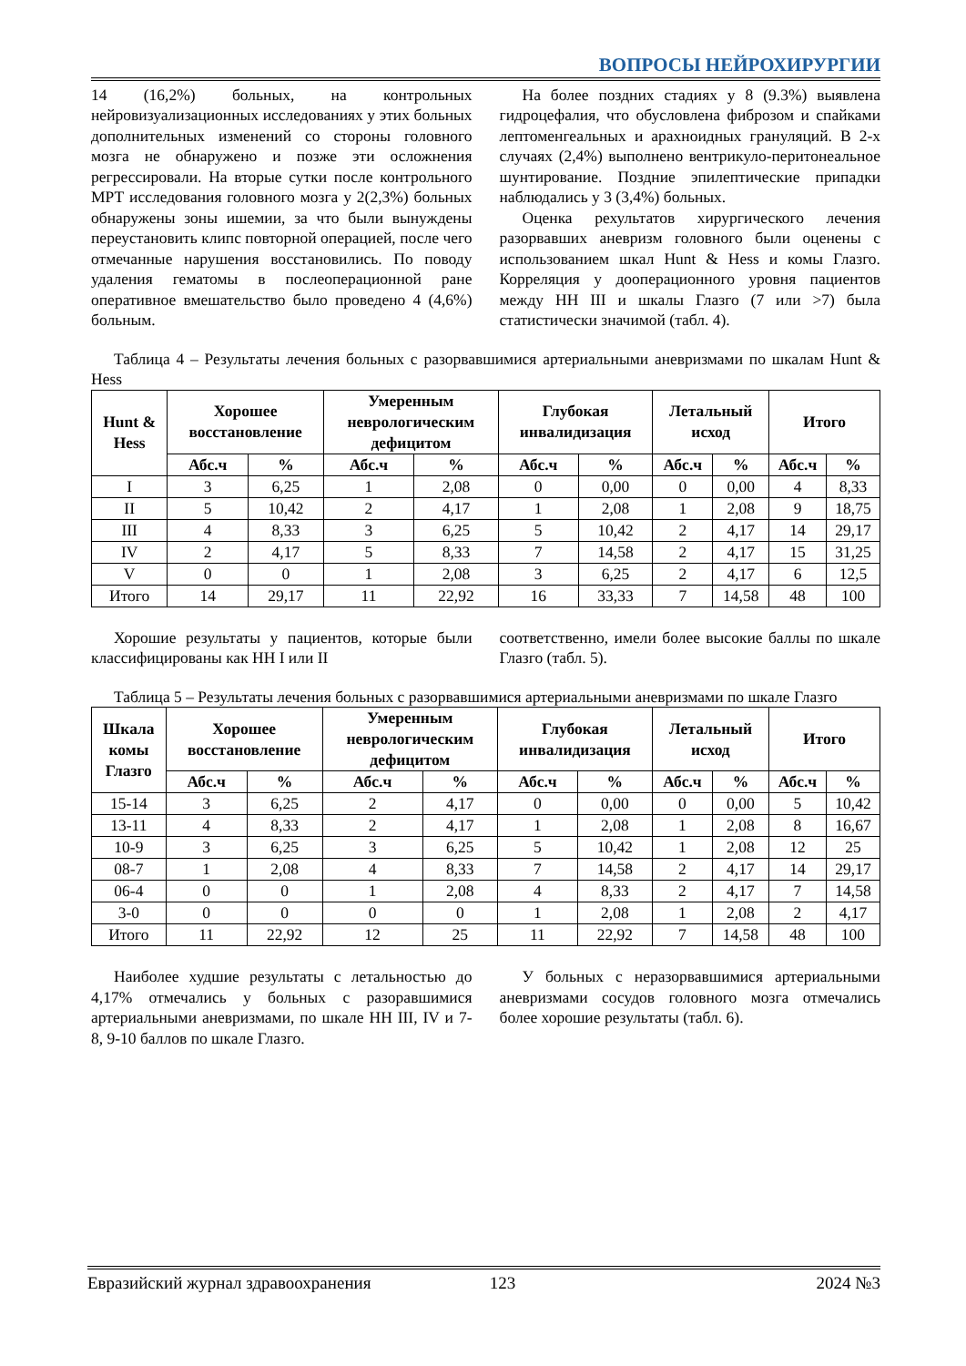ВОПРОСЫ НЕЙРОХИРУРГИИ
14 (16,2%) больных, на контрольных нейровизуализационных исследованиях у этих больных дополнительных изменений со стороны головного мозга не обнаружено и позже эти осложнения регрессировали. На вторые сутки после контрольного МРТ исследования головного мозга у 2(2,3%) больных обнаружены зоны ишемии, за что были вынуждены переустановить клипс повторной операцией, после чего отмечанные нарушения восстановились. По поводу удаления гематомы в послеоперационной ране оперативное вмешательство было проведено 4 (4,6%) больным.
На более поздних стадиях у 8 (9.3%) выявлена гидроцефалия, что обусловлена фиброзом и спайками лептоменгеальных и арахноидных грануляций. В 2-х случаях (2,4%) выполнено вентрикуло-перитонеальное шунтирование. Поздние эпилептические припадки наблюдались у 3 (3,4%) больных.
Оценка рехультатов хирургического лечения разорвавших аневризм головного были оценены с использованием шкал Hunt & Hess и комы Глазго. Корреляция у дооперационного уровня пациентов между HH III и шкалы Глазго (7 или >7) была статистически значимой (табл. 4).
Таблица 4 – Результаты лечения больных с разорвавшимися артериальными аневризмами по шкалам Hunt & Hess
| Hunt & Hess | Хорошее восстановление | | Умеренным неврологическим дефицитом | | Глубокая инвалидизация | | Летальный исход | | Итого | |
| --- | --- | --- | --- | --- | --- | --- | --- | --- | --- | --- |
| | Абс.ч | % | Абс.ч | % | Абс.ч | % | Абс.ч | % | Абс.ч | % |
| I | 3 | 6,25 | 1 | 2,08 | 0 | 0,00 | 0 | 0,00 | 4 | 8,33 |
| II | 5 | 10,42 | 2 | 4,17 | 1 | 2,08 | 1 | 2,08 | 9 | 18,75 |
| III | 4 | 8,33 | 3 | 6,25 | 5 | 10,42 | 2 | 4,17 | 14 | 29,17 |
| IV | 2 | 4,17 | 5 | 8,33 | 7 | 14,58 | 2 | 4,17 | 15 | 31,25 |
| V | 0 | 0 | 1 | 2,08 | 3 | 6,25 | 2 | 4,17 | 6 | 12,5 |
| Итого | 14 | 29,17 | 11 | 22,92 | 16 | 33,33 | 7 | 14,58 | 48 | 100 |
Хорошие результаты у пациентов, которые были классифицированы как HH I или II
соответственно, имели более высокие баллы по шкале Глазго (табл. 5).
Таблица 5 – Результаты лечения больных с разорвавшимися артериальными аневризмами по шкале Глазго
| Шкала комы Глазго | Хорошее восстановление | | Умеренным неврологическим дефицитом | | Глубокая инвалидизация | | Летальный исход | | Итого | |
| --- | --- | --- | --- | --- | --- | --- | --- | --- | --- | --- |
| | Абс.ч | % | Абс.ч | % | Абс.ч | % | Абс.ч | % | Абс.ч | % |
| 15-14 | 3 | 6,25 | 2 | 4,17 | 0 | 0,00 | 0 | 0,00 | 5 | 10,42 |
| 13-11 | 4 | 8,33 | 2 | 4,17 | 1 | 2,08 | 1 | 2,08 | 8 | 16,67 |
| 10-9 | 3 | 6,25 | 3 | 6,25 | 5 | 10,42 | 1 | 2,08 | 12 | 25 |
| 08-7 | 1 | 2,08 | 4 | 8,33 | 7 | 14,58 | 2 | 4,17 | 14 | 29,17 |
| 06-4 | 0 | 0 | 1 | 2,08 | 4 | 8,33 | 2 | 4,17 | 7 | 14,58 |
| 3-0 | 0 | 0 | 0 | 0 | 1 | 2,08 | 1 | 2,08 | 2 | 4,17 |
| Итого | 11 | 22,92 | 12 | 25 | 11 | 22,92 | 7 | 14,58 | 48 | 100 |
Наиболее худшие результаты с летальностью до 4,17% отмечались у больных с разоравшимися артериальными аневризмами, по шкале HH III, IV и 7-8, 9-10 баллов по шкале Глазго.
У больных с неразорвавшимися артериальными аневризмами сосудов головного мозга отмечались более хорошие результаты (табл. 6).
Евразийский журнал здравоохранения 123 2024 №3